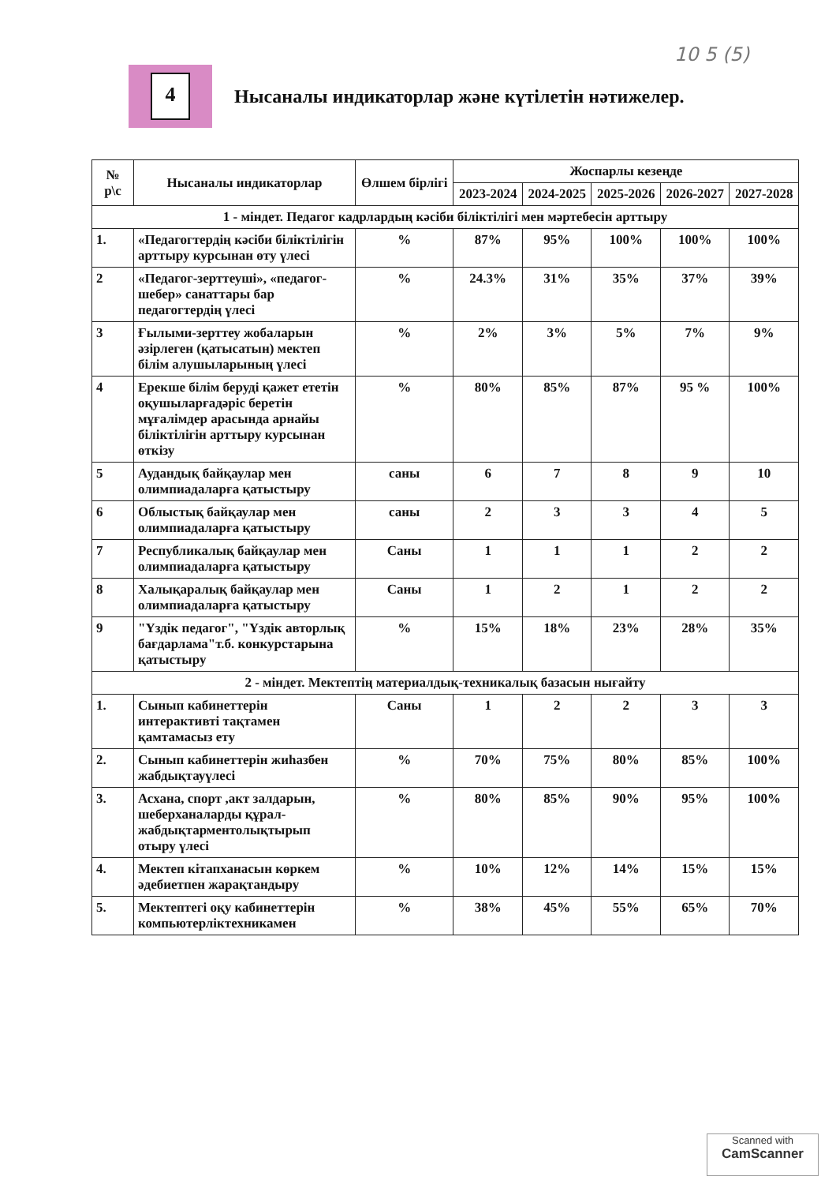10 5 (5)
4
Нысаналы индикаторлар және күтілетін нәтижелер.
| № р\с | Нысаналы индикаторлар | Өлшем бірлігі | Жоспарлы кезеңде | | | | |
| --- | --- | --- | --- | --- | --- | --- | --- |
| | | | 2023-2024 | 2024-2025 | 2025-2026 | 2026-2027 | 2027-2028 |
| 1 - міндет. Педагог кадрлардың кәсіби біліктілігі мен мәртебесін арттыру | | | | | | | |
| 1. | «Педагогтердің кәсіби біліктілігін арттыру курсынан өту үлесі | % | 87% | 95% | 100% | 100% | 100% |
| 2 | «Педагог-зерттеуші», «педагог-шебер» санаттары бар педагогтердің үлесі | % | 24.3% | 31% | 35% | 37% | 39% |
| 3 | Ғылыми-зерттеу жобаларын әзірлеген (қатысатын) мектеп білім алушыларының үлесі | % | 2% | 3% | 5% | 7% | 9% |
| 4 | Ерекше білім беруді қажет ететін оқушыларғадәріс беретін мұғалімдер арасында арнайы біліктілігін арттыру курсынан өткізу | % | 80% | 85% | 87% | 95 % | 100% |
| 5 | Аудандық байқаулар мен олимпиадаларға қатыстыру | саны | 6 | 7 | 8 | 9 | 10 |
| 6 | Облыстық байқаулар мен олимпиадаларға қатыстыру | саны | 2 | 3 | 3 | 4 | 5 |
| 7 | Республикалық байқаулар мен олимпиадаларға қатыстыру | Саны | 1 | 1 | 1 | 2 | 2 |
| 8 | Халықаралық байқаулар мен олимпиадаларға қатыстыру | Саны | 1 | 2 | 1 | 2 | 2 |
| 9 | "Үздік педагог", "Үздік авторлық бағдарлама"т.б. конкурстарына қатыстыру | % | 15% | 18% | 23% | 28% | 35% |
| 2 - міндет. Мектептің материалдық-техникалық базасын нығайту | | | | | | | |
| 1. | Сынып кабинеттерін интерактивті тақтамен қамтамасыз ету | Саны | 1 | 2 | 2 | 3 | 3 |
| 2. | Сынып кабинеттерін жиһазбен жабдықтауүлесі | % | 70% | 75% | 80% | 85% | 100% |
| 3. | Асхана, спорт ,акт залдарын, шеберханаларды құрал-жабдықтарментолықтырып отыру үлесі | % | 80% | 85% | 90% | 95% | 100% |
| 4. | Мектеп кітапханасын көркем әдебиетпен жарақтандыру | % | 10% | 12% | 14% | 15% | 15% |
| 5. | Мектептегі оқу кабинеттерін компьютерліктехникамен | % | 38% | 45% | 55% | 65% | 70% |
Scanned with
CamScanner